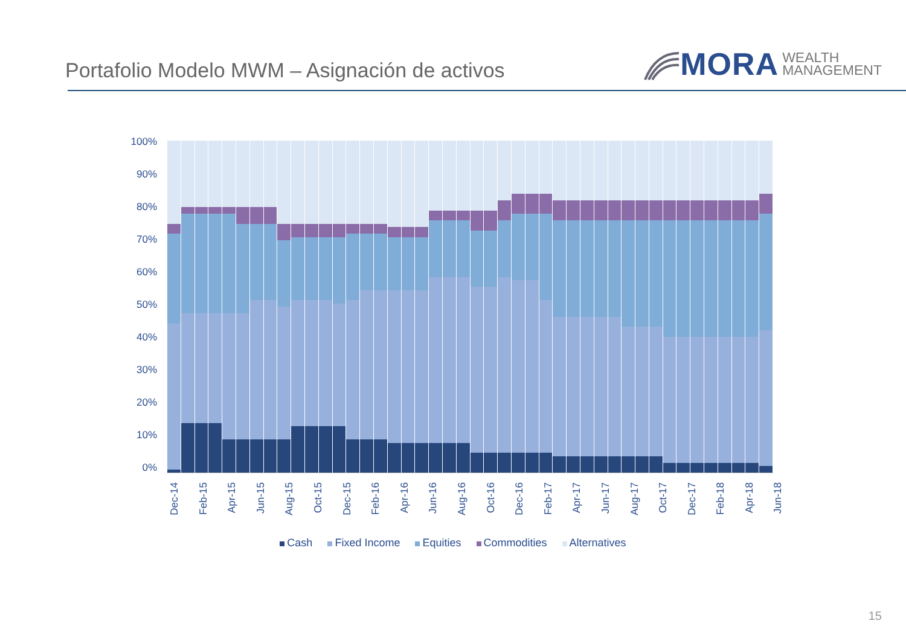Portafolio Modelo MWM – Asignación de activos
MORA WEALTH
MANAGEMENT
100%
90%
80%
70%
60%
50%
40%
30%
20%
10%
0%
Dec-14 Feb-15 Apr-15 Jun-15 Aug-15 Oct-15 Dec-15 Feb-16 Apr-16 Jun-16 Aug-16 Oct-16 Dec-16 Feb-17 Apr-17 Jun-17 Aug-17 Oct-17 Dec-17 Feb-18 Apr-18 Jun-18
Cash Fixed Income Equities Commodities Alternatives
15